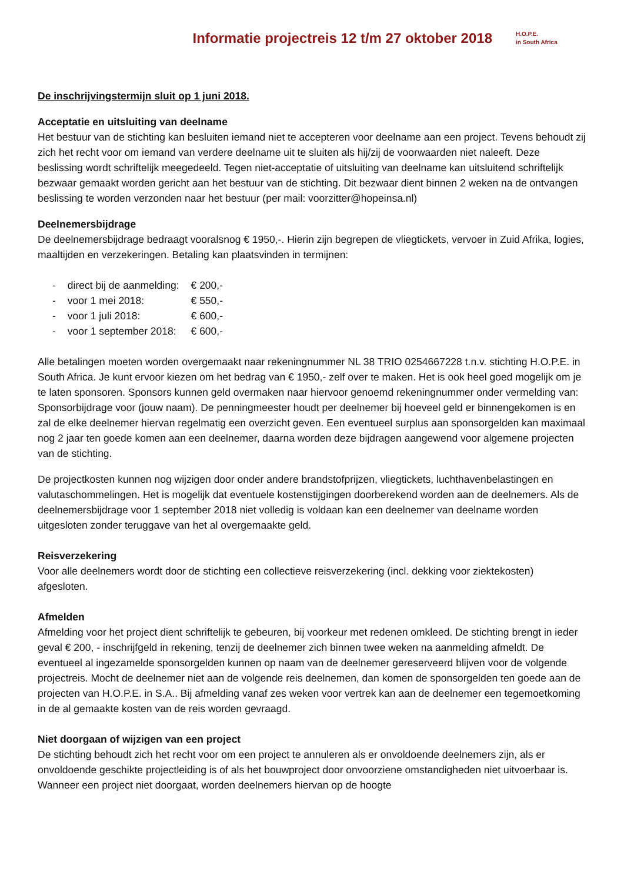Informatie projectreis 12 t/m 27 oktober 2018
H.O.P.E.
in South Africa
De inschrijvingstermijn sluit op 1 juni 2018.
Acceptatie en uitsluiting van deelname
Het bestuur van de stichting kan besluiten iemand niet te accepteren voor deelname aan een project. Tevens behoudt zij zich het recht voor om iemand van verdere deelname uit te sluiten als hij/zij de voorwaarden niet naleeft. Deze beslissing wordt schriftelijk meegedeeld. Tegen niet-acceptatie of uitsluiting van deelname kan uitsluitend schriftelijk bezwaar gemaakt worden gericht aan het bestuur van de stichting. Dit bezwaar dient binnen 2 weken na de ontvangen beslissing te worden verzonden naar het bestuur (per mail: voorzitter@hopeinsa.nl)
Deelnemersbijdrage
De deelnemersbijdrage bedraagt vooralsnog € 1950,-. Hierin zijn begrepen de vliegtickets, vervoer in Zuid Afrika, logies, maaltijden en verzekeringen. Betaling kan plaatsvinden in termijnen:
| - | direct bij de aanmelding: | € 200,- |
| - | voor 1 mei 2018: | € 550,- |
| - | voor 1 juli 2018: | € 600,- |
| - | voor 1 september 2018: | € 600,- |
Alle betalingen moeten worden overgemaakt naar rekeningnummer NL 38 TRIO 0254667228 t.n.v. stichting H.O.P.E. in South Africa. Je kunt ervoor kiezen om het bedrag van € 1950,- zelf over te maken. Het is ook heel goed mogelijk om je te laten sponsoren. Sponsors kunnen geld overmaken naar hiervoor genoemd rekeningnummer onder vermelding van: Sponsorbijdrage voor (jouw naam). De penningmeester houdt per deelnemer bij hoeveel geld er binnengekomen is en zal de elke deelnemer hiervan regelmatig een overzicht geven. Een eventueel surplus aan sponsorgelden kan maximaal nog 2 jaar ten goede komen aan een deelnemer, daarna worden deze bijdragen aangewend voor algemene projecten van de stichting.
De projectkosten kunnen nog wijzigen door onder andere brandstofprijzen, vliegtickets, luchthavenbelastingen en valutaschommelingen. Het is mogelijk dat eventuele kostenstijgingen doorberekend worden aan de deelnemers. Als de deelnemersbijdrage voor 1 september 2018 niet volledig is voldaan kan een deelnemer van deelname worden uitgesloten zonder teruggave van het al overgemaakte geld.
Reisverzekering
Voor alle deelnemers wordt door de stichting een collectieve reisverzekering (incl. dekking voor ziektekosten) afgesloten.
Afmelden
Afmelding voor het project dient schriftelijk te gebeuren, bij voorkeur met redenen omkleed. De stichting brengt in ieder geval € 200, - inschrijfgeld in rekening, tenzij de deelnemer zich binnen twee weken na aanmelding afmeldt. De eventueel al ingezamelde sponsorgelden kunnen op naam van de deelnemer gereserveerd blijven voor de volgende projectreis. Mocht de deelnemer niet aan de volgende reis deelnemen, dan komen de sponsorgelden ten goede aan de projecten van H.O.P.E. in S.A.. Bij afmelding vanaf zes weken voor vertrek kan aan de deelnemer een tegemoetkoming in de al gemaakte kosten van de reis worden gevraagd.
Niet doorgaan of wijzigen van een project
De stichting behoudt zich het recht voor om een project te annuleren als er onvoldoende deelnemers zijn, als er onvoldoende geschikte projectleiding is of als het bouwproject door onvoorziene omstandigheden niet uitvoerbaar is. Wanneer een project niet doorgaat, worden deelnemers hiervan op de hoogte